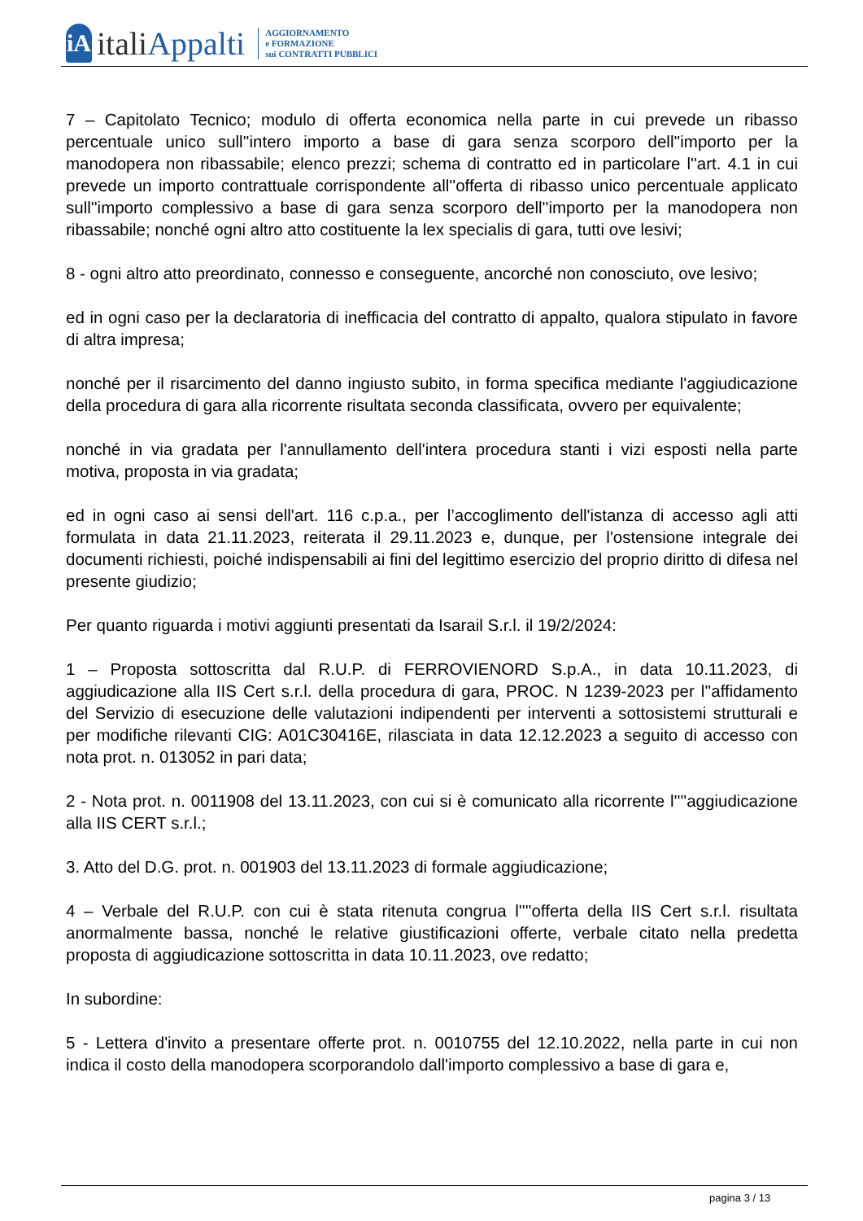iA
italiAppalti
AGGIORNAMENTO
e FORMAZIONE
sui CONTRATTI PUBBLICI
7 – Capitolato Tecnico; modulo di offerta economica nella parte in cui prevede un ribasso percentuale unico sull''intero importo a base di gara senza scorporo dell''importo per la manodopera non ribassabile; elenco prezzi; schema di contratto ed in particolare l''art. 4.1 in cui prevede un importo contrattuale corrispondente all''offerta di ribasso unico percentuale applicato sull''importo complessivo a base di gara senza scorporo dell''importo per la manodopera non ribassabile; nonché ogni altro atto costituente la lex specialis di gara, tutti ove lesivi;
8 - ogni altro atto preordinato, connesso e conseguente, ancorché non conosciuto, ove lesivo;
ed in ogni caso per la declaratoria di inefficacia del contratto di appalto, qualora stipulato in favore di altra impresa;
nonché per il risarcimento del danno ingiusto subito, in forma specifica mediante l'aggiudicazione della procedura di gara alla ricorrente risultata seconda classificata, ovvero per equivalente;
nonché in via gradata per l'annullamento dell'intera procedura stanti i vizi esposti nella parte motiva, proposta in via gradata;
ed in ogni caso ai sensi dell'art. 116 c.p.a., per l’accoglimento dell'istanza di accesso agli atti formulata in data 21.11.2023, reiterata il 29.11.2023 e, dunque, per l'ostensione integrale dei documenti richiesti, poiché indispensabili ai fini del legittimo esercizio del proprio diritto di difesa nel presente giudizio;
Per quanto riguarda i motivi aggiunti presentati da Isarail S.r.l. il 19/2/2024:
1 – Proposta sottoscritta dal R.U.P. di FERROVIENORD S.p.A., in data 10.11.2023, di aggiudicazione alla IIS Cert s.r.l. della procedura di gara, PROC. N 1239-2023 per l''affidamento del Servizio di esecuzione delle valutazioni indipendenti per interventi a sottosistemi strutturali e per modifiche rilevanti CIG: A01C30416E, rilasciata in data 12.12.2023 a seguito di accesso con nota prot. n. 013052 in pari data;
2 - Nota prot. n. 0011908 del 13.11.2023, con cui si è comunicato alla ricorrente l''''aggiudicazione alla IIS CERT s.r.l.;
3. Atto del D.G. prot. n. 001903 del 13.11.2023 di formale aggiudicazione;
4 – Verbale del R.U.P. con cui è stata ritenuta congrua l''''offerta della IIS Cert s.r.l. risultata anormalmente bassa, nonché le relative giustificazioni offerte, verbale citato nella predetta proposta di aggiudicazione sottoscritta in data 10.11.2023, ove redatto;
In subordine:
5 - Lettera d'invito a presentare offerte prot. n. 0010755 del 12.10.2022, nella parte in cui non indica il costo della manodopera scorporandolo dall'importo complessivo a base di gara e,
pagina 3 / 13